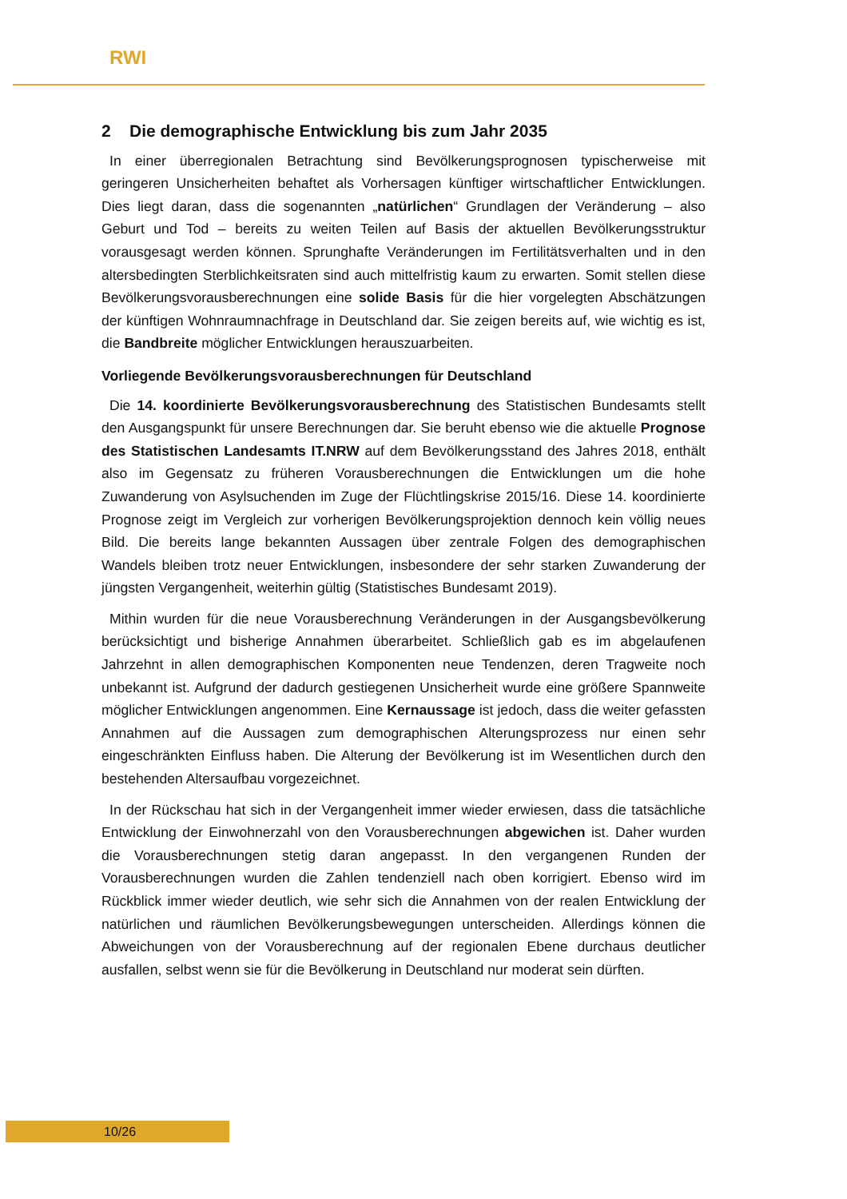RWI
2 Die demographische Entwicklung bis zum Jahr 2035
In einer überregionalen Betrachtung sind Bevölkerungsprognosen typischerweise mit geringeren Unsicherheiten behaftet als Vorhersagen künftiger wirtschaftlicher Entwicklungen. Dies liegt daran, dass die sogenannten „natürlichen“ Grundlagen der Veränderung – also Geburt und Tod – bereits zu weiten Teilen auf Basis der aktuellen Bevölkerungsstruktur vorausgesagt werden können. Sprunghafte Veränderungen im Fertilitätsverhalten und in den altersbedingten Sterblichkeitsraten sind auch mittelfristig kaum zu erwarten. Somit stellen diese Bevölkerungsvorausberechnungen eine solide Basis für die hier vorgelegten Abschätzungen der künftigen Wohnraumnachfrage in Deutschland dar. Sie zeigen bereits auf, wie wichtig es ist, die Bandbreite möglicher Entwicklungen herauszuarbeiten.
Vorliegende Bevölkerungsvorausberechnungen für Deutschland
Die 14. koordinierte Bevölkerungsvorausberechnung des Statistischen Bundesamts stellt den Ausgangspunkt für unsere Berechnungen dar. Sie beruht ebenso wie die aktuelle Prognose des Statistischen Landesamts IT.NRW auf dem Bevölkerungsstand des Jahres 2018, enthält also im Gegensatz zu früheren Vorausberechnungen die Entwicklungen um die hohe Zuwanderung von Asylsuchenden im Zuge der Flüchtlingskrise 2015/16. Diese 14. koordinierte Prognose zeigt im Vergleich zur vorherigen Bevölkerungsprojektion dennoch kein völlig neues Bild. Die bereits lange bekannten Aussagen über zentrale Folgen des demographischen Wandels bleiben trotz neuer Entwicklungen, insbesondere der sehr starken Zuwanderung der jüngsten Vergangenheit, weiterhin gültig (Statistisches Bundesamt 2019).
Mithin wurden für die neue Vorausberechnung Veränderungen in der Ausgangsbevölkerung berücksichtigt und bisherige Annahmen überarbeitet. Schließlich gab es im abgelaufenen Jahrzehnt in allen demographischen Komponenten neue Tendenzen, deren Tragweite noch unbekannt ist. Aufgrund der dadurch gestiegenen Unsicherheit wurde eine größere Spannweite möglicher Entwicklungen angenommen. Eine Kernaussage ist jedoch, dass die weiter gefassten Annahmen auf die Aussagen zum demographischen Alterungsprozess nur einen sehr eingeschränkten Einfluss haben. Die Alterung der Bevölkerung ist im Wesentlichen durch den bestehenden Altersaufbau vorgezeichnet.
In der Rückschau hat sich in der Vergangenheit immer wieder erwiesen, dass die tatsächliche Entwicklung der Einwohnerzahl von den Vorausberechnungen abgewichen ist. Daher wurden die Vorausberechnungen stetig daran angepasst. In den vergangenen Runden der Vorausberechnungen wurden die Zahlen tendenziell nach oben korrigiert. Ebenso wird im Rückblick immer wieder deutlich, wie sehr sich die Annahmen von der realen Entwicklung der natürlichen und räumlichen Bevölkerungsbewegungen unterscheiden. Allerdings können die Abweichungen von der Vorausberechnung auf der regionalen Ebene durchaus deutlicher ausfallen, selbst wenn sie für die Bevölkerung in Deutschland nur moderat sein dürften.
10/26